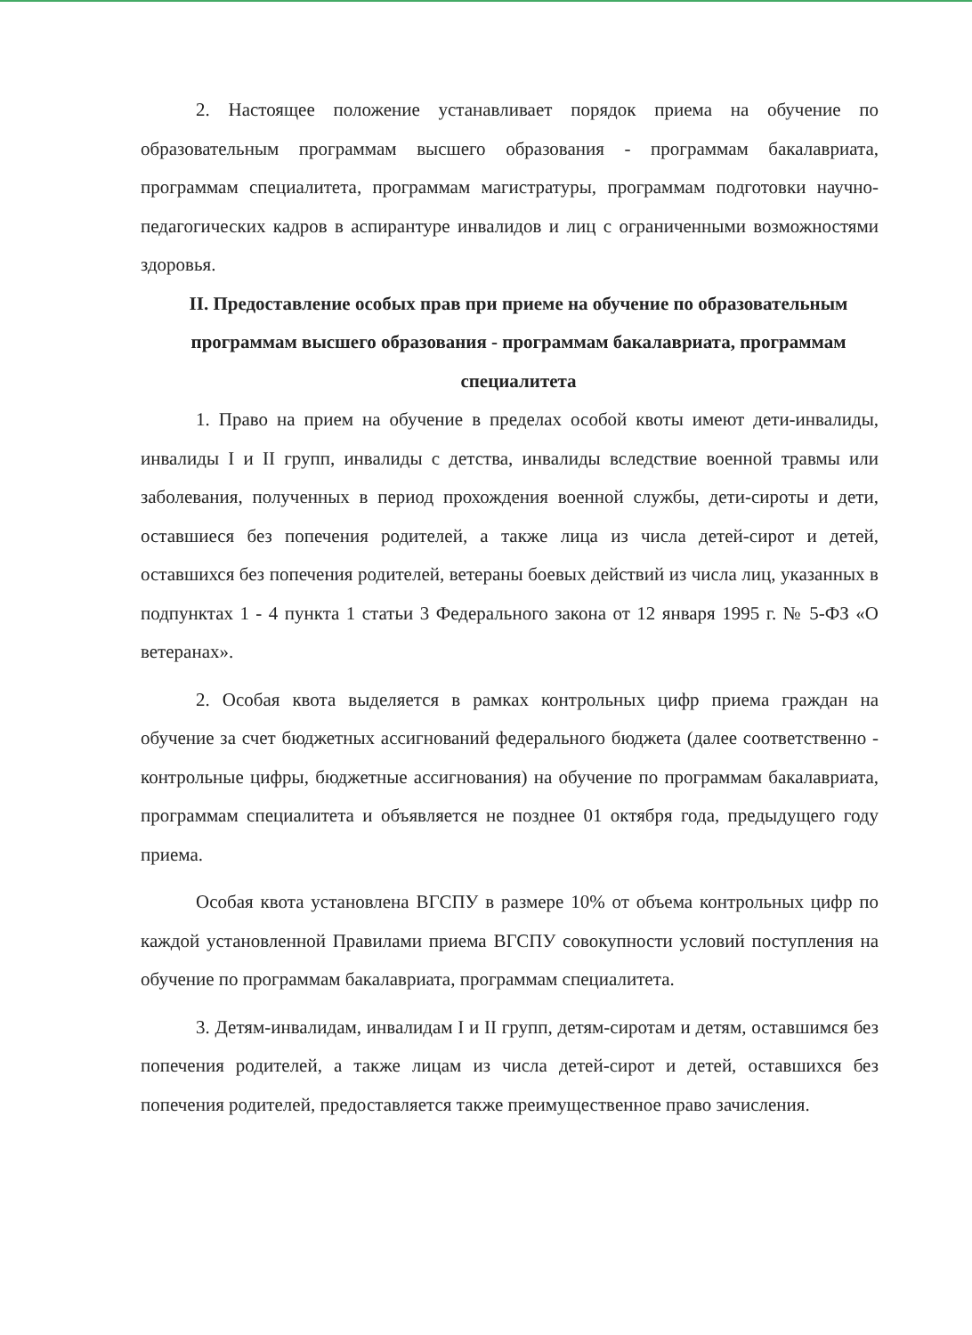2. Настоящее положение устанавливает порядок приема на обучение по образовательным программам высшего образования - программам бакалавриата, программам специалитета, программам магистратуры, программам подготовки научно-педагогических кадров в аспирантуре инвалидов и лиц с ограниченными возможностями здоровья.
II. Предоставление особых прав при приеме на обучение по образовательным программам высшего образования - программам бакалавриата, программам специалитета
1. Право на прием на обучение в пределах особой квоты имеют дети-инвалиды, инвалиды I и II групп, инвалиды с детства, инвалиды вследствие военной травмы или заболевания, полученных в период прохождения военной службы, дети-сироты и дети, оставшиеся без попечения родителей, а также лица из числа детей-сирот и детей, оставшихся без попечения родителей, ветераны боевых действий из числа лиц, указанных в подпунктах 1 - 4 пункта 1 статьи 3 Федерального закона от 12 января 1995 г. № 5-ФЗ «О ветеранах».
2. Особая квота выделяется в рамках контрольных цифр приема граждан на обучение за счет бюджетных ассигнований федерального бюджета (далее соответственно - контрольные цифры, бюджетные ассигнования) на обучение по программам бакалавриата, программам специалитета и объявляется не позднее 01 октября года, предыдущего году приема.
Особая квота установлена ВГСПУ в размере 10% от объема контрольных цифр по каждой установленной Правилами приема ВГСПУ совокупности условий поступления на обучение по программам бакалавриата, программам специалитета.
3. Детям-инвалидам, инвалидам I и II групп, детям-сиротам и детям, оставшимся без попечения родителей, а также лицам из числа детей-сирот и детей, оставшихся без попечения родителей, предоставляется также преимущественное право зачисления.